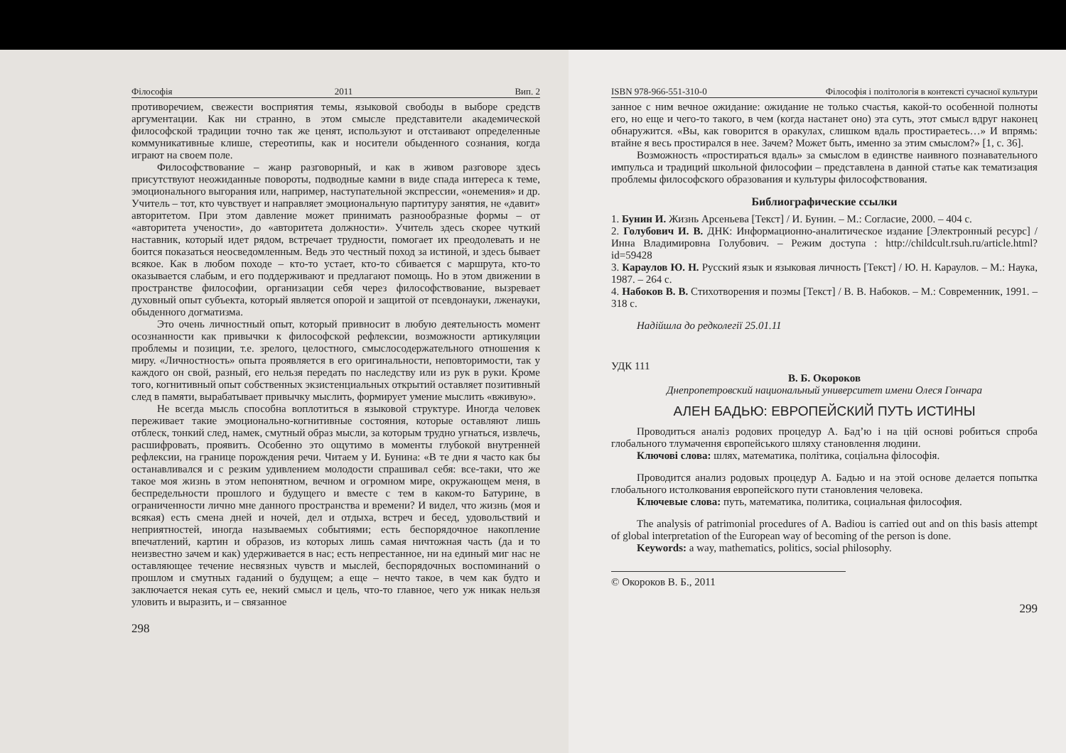Філософія 2011 Вип. 2
противоречием, свежести восприятия темы, языковой свободы в выборе средств аргументации. Как ни странно, в этом смысле представители академической философской традиции точно так же ценят, используют и отстаивают определенные коммуникативные клише, стереотипы, как и носители обыденного сознания, когда играют на своем поле.
Философствование – жанр разговорный, и как в живом разговоре здесь присутствуют неожиданные повороты, подводные камни в виде спада интереса к теме, эмоционального выгорания или, например, наступательной экспрессии, «онемения» и др. Учитель – тот, кто чувствует и направляет эмоциональную партитуру занятия, не «давит» авторитетом. При этом давление может принимать разнообразные формы – от «авторитета учености», до «авторитета должности». Учитель здесь скорее чуткий наставник, который идет рядом, встречает трудности, помогает их преодолевать и не боится показаться неосведомленным. Ведь это честный поход за истиной, и здесь бывает всякое. Как в любом походе – кто-то устает, кто-то сбивается с маршрута, кто-то оказывается слабым, и его поддерживают и предлагают помощь. Но в этом движении в пространстве философии, организации себя через философствование, вызревает духовный опыт субъекта, который является опорой и защитой от псевдонауки, лженауки, обыденного догматизма.
Это очень личностный опыт, который привносит в любую деятельность момент осознанности как привычки к философской рефлексии, возможности артикуляции проблемы и позиции, т.е. зрелого, целостного, смыслосодержательного отношения к миру. «Личностность» опыта проявляется в его оригинальности, неповторимости, так у каждого он свой, разный, его нельзя передать по наследству или из рук в руки. Кроме того, когнитивный опыт собственных экзистенциальных открытий оставляет позитивный след в памяти, вырабатывает привычку мыслить, формирует умение мыслить «вживую».
Не всегда мысль способна воплотиться в языковой структуре. Иногда человек переживает такие эмоционально-когнитивные состояния, которые оставляют лишь отблеск, тонкий след, намек, смутный образ мысли, за которым трудно угнаться, извлечь, расшифровать, проявить. Особенно это ощутимо в моменты глубокой внутренней рефлексии, на границе порождения речи. Читаем у И. Бунина: «В те дни я часто как бы останавливался и с резким удивлением молодости спрашивал себя: все-таки, что же такое моя жизнь в этом непонятном, вечном и огромном мире, окружающем меня, в беспредельности прошлого и будущего и вместе с тем в каком-то Батурине, в ограниченности лично мне данного пространства и времени? И видел, что жизнь (моя и всякая) есть смена дней и ночей, дел и отдыха, встреч и бесед, удовольствий и неприятностей, иногда называемых событиями; есть беспорядочное накопление впечатлений, картин и образов, из которых лишь самая ничтожная часть (да и то неизвестно зачем и как) удерживается в нас; есть непрестанное, ни на единый миг нас не оставляющее течение несвязных чувств и мыслей, беспорядочных воспоминаний о прошлом и смутных гаданий о будущем; а еще – нечто такое, в чем как будто и заключается некая суть ее, некий смысл и цель, что-то главное, чего уж никак нельзя уловить и выразить, и – связанное
298
ISBN 978-966-551-310-0 Філософія і політологія в контексті сучасної культури
занное с ним вечное ожидание: ожидание не только счастья, какой-то особенной полноты его, но еще и чего-то такого, в чем (когда настанет оно) эта суть, этот смысл вдруг наконец обнаружится. «Вы, как говорится в оракулах, слишком вдаль простираетесь…» И впрямь: втайне я весь простирался в нее. Зачем? Может быть, именно за этим смыслом?» [1, с. 36].
Возможность «простираться вдаль» за смыслом в единстве наивного познавательного импульса и традиций школьной философии – представлена в данной статье как тематизация проблемы философского образования и культуры философствования.
Библиографические ссылки
1. Бунин И. Жизнь Арсеньева [Текст] / И. Бунин. – М.: Согласие, 2000. – 404 с.
2. Голубович И. В. ДНК: Информационно-аналитическое издание [Электронный ресурс] / Инна Владимировна Голубович. – Режим доступа : http://childcult.rsuh.ru/article.html?id=59428
3. Караулов Ю. Н. Русский язык и языковая личность [Текст] / Ю. Н. Караулов. – М.: Наука, 1987. – 264 с.
4. Набоков В. В. Стихотворения и поэмы [Текст] / В. В. Набоков. – М.: Современник, 1991. – 318 с.
Надійшла до редколегії 25.01.11
УДК 111
В. Б. Окороков
Днепропетровский национальный университет имени Олеся Гончара
АЛЕН БАДЬЮ: ЕВРОПЕЙСКИЙ ПУТЬ ИСТИНЫ
Проводиться аналіз родових процедур А. Бад’ю і на цій основі робиться спроба глобального тлумачення європейського шляху становлення людини.
Ключові слова: шлях, математика, політика, соціальна філософія.
Проводится анализ родовых процедур А. Бадью и на этой основе делается попытка глобального истолкования европейского пути становления человека.
Ключевые слова: путь, математика, политика, социальная философия.
The analysis of patrimonial procedures of A. Badiou is carried out and on this basis attempt of global interpretation of the European way of becoming of the person is done.
Keywords: a way, mathematics, politics, social philosophy.
© Окороков В. Б., 2011
299